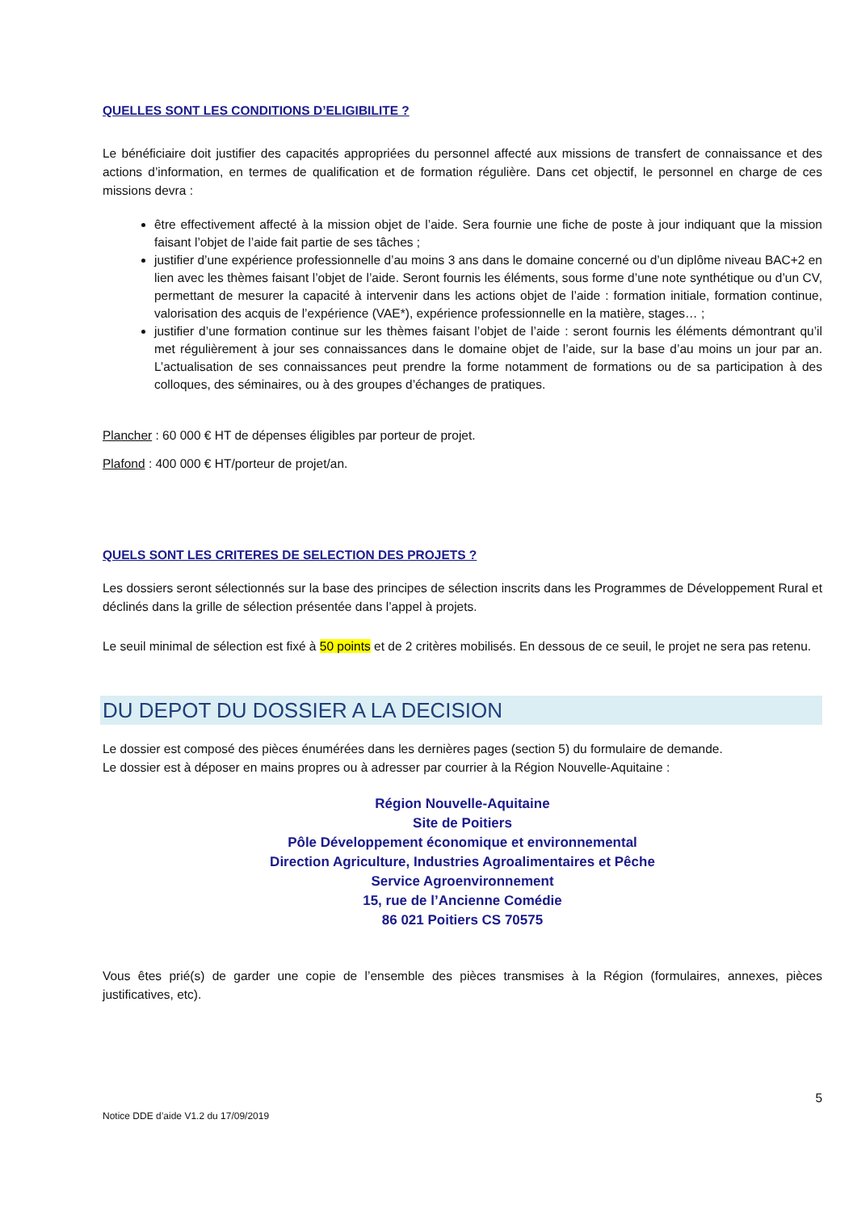QUELLES SONT LES CONDITIONS D’ELIGIBILITE ?
Le bénéficiaire doit justifier des capacités appropriées du personnel affecté aux missions de transfert de connaissance et des actions d’information, en termes de qualification et de formation régulière. Dans cet objectif, le personnel en charge de ces missions devra :
être effectivement affecté à la mission objet de l’aide. Sera fournie une fiche de poste à jour indiquant que la mission faisant l’objet de l’aide fait partie de ses tâches ;
justifier d’une expérience professionnelle d’au moins 3 ans dans le domaine concerné ou d’un diplôme niveau BAC+2 en lien avec les thèmes faisant l’objet de l’aide. Seront fournis les éléments, sous forme d’une note synthétique ou d’un CV, permettant de mesurer la capacité à intervenir dans les actions objet de l’aide : formation initiale, formation continue, valorisation des acquis de l’expérience (VAE*), expérience professionnelle en la matière, stages… ;
justifier d’une formation continue sur les thèmes faisant l’objet de l’aide : seront fournis les éléments démontrant qu’il met régulièrement à jour ses connaissances dans le domaine objet de l’aide, sur la base d’au moins un jour par an. L’actualisation de ses connaissances peut prendre la forme notamment de formations ou de sa participation à des colloques, des séminaires, ou à des groupes d’échanges de pratiques.
Plancher : 60 000 € HT de dépenses éligibles par porteur de projet.
Plafond : 400 000 € HT/porteur de projet/an.
QUELS SONT LES CRITERES DE SELECTION DES PROJETS ?
Les dossiers seront sélectionnés sur la base des principes de sélection inscrits dans les Programmes de Développement Rural et déclinés dans la grille de sélection présentée dans l’appel à projets.
Le seuil minimal de sélection est fixé à 50 points et de 2 critères mobilisés. En dessous de ce seuil, le projet ne sera pas retenu.
DU DEPOT DU DOSSIER A LA DECISION
Le dossier est composé des pièces énumérées dans les dernières pages (section 5) du formulaire de demande.
Le dossier est à déposer en mains propres ou à adresser par courrier à la Région Nouvelle-Aquitaine :
Région Nouvelle-Aquitaine
Site de Poitiers
Pôle Développement économique et environnemental
Direction Agriculture, Industries Agroalimentaires et Pêche
Service Agroenvironnement
15, rue de l’Ancienne Comédie
86 021 Poitiers CS 70575
Vous êtes prié(s) de garder une copie de l’ensemble des pièces transmises à la Région (formulaires, annexes, pièces justificatives, etc).
5
Notice DDE d’aide V1.2 du 17/09/2019